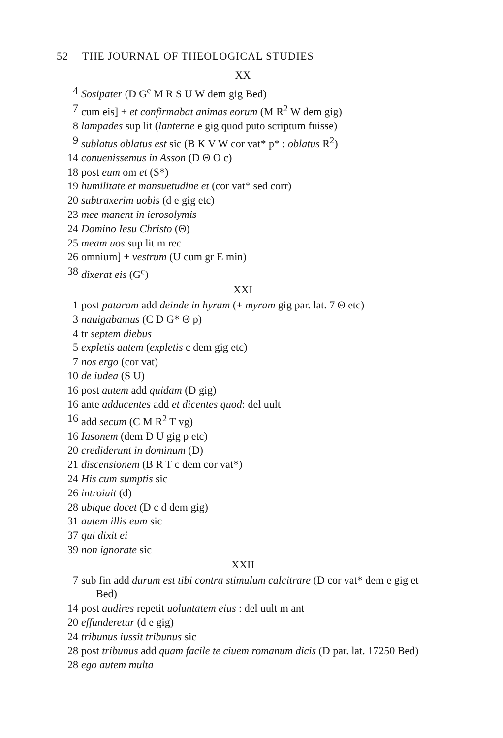52 THE JOURNAL OF THEOLOGICAL STUDIES
XX
4 Sosipater (D G<sup>c</sup> M R S U W dem gig Bed)
7 cum eis] + et confirmabat animas eorum (M R<sup>2</sup> W dem gig)
8 lampades sup lit (lanterne e gig quod puto scriptum fuisse)
9 sublatus oblatus est sic (B K V W cor vat* p* : oblatus R<sup>2</sup>)
14 conuenissemus in Asson (D Θ O c)
18 post eum om et (S*)
19 humilitate et mansuetudine et (cor vat* sed corr)
20 subtraxerim uobis (d e gig etc)
23 mee manent in ierosolymis
24 Domino Iesu Christo (Θ)
25 meam uos sup lit m rec
26 omnium] + vestrum (U cum gr E min)
38 dixerat eis (G<sup>c</sup>)
XXI
1 post pataram add deinde in hyram (+ myram gig par. lat. 7 Θ etc)
3 nauigabamus (C D G* Θ p)
4 tr septem diebus
5 expletis autem (expletis c dem gig etc)
7 nos ergo (cor vat)
10 de iudea (S U)
16 post autem add quidam (D gig)
16 ante adducentes add et dicentes quod: del uult
16 add secum (C M R<sup>2</sup> T vg)
16 Iasonem (dem D U gig p etc)
20 crediderunt in dominum (D)
21 discensionem (B R T c dem cor vat*)
24 His cum sumptis sic
26 introiuit (d)
28 ubique docet (D c d dem gig)
31 autem illis eum sic
37 qui dixit ei
39 non ignorate sic
XXII
7 sub fin add durum est tibi contra stimulum calcitrare (D cor vat* dem e gig et Bed)
14 post audires repetit uoluntatem eius : del uult m ant
20 effunderetur (d e gig)
24 tribunus iussit tribunus sic
28 post tribunus add quam facile te ciuem romanum dicis (D par. lat. 17250 Bed)
28 ego autem multa